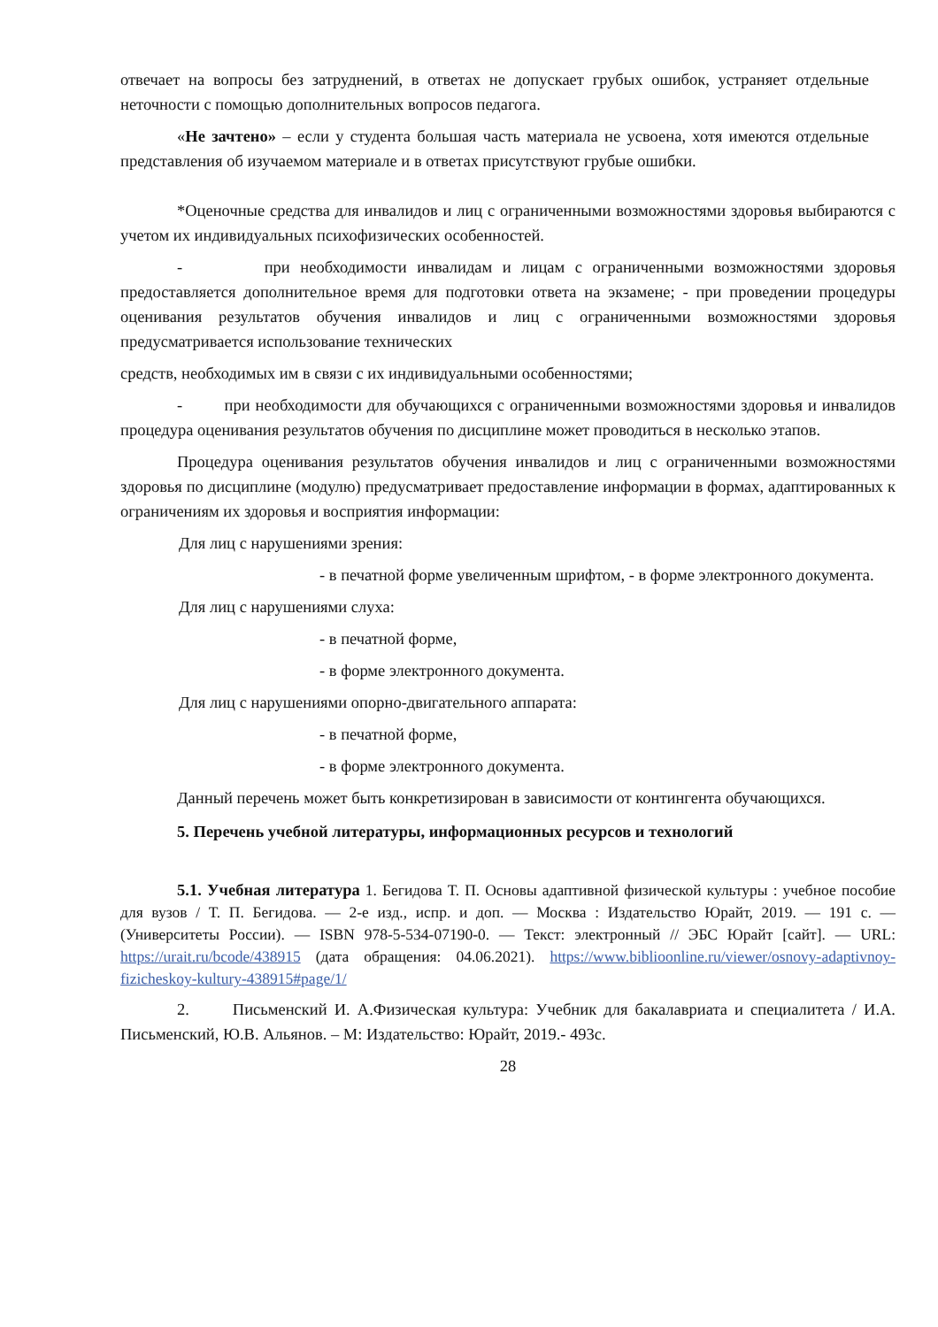отвечает на вопросы без затруднений, в ответах не допускает грубых ошибок, устраняет отдельные неточности с помощью дополнительных вопросов педагога.
«Не зачтено» – если у студента большая часть материала не усвоена, хотя имеются отдельные представления об изучаемом материале и в ответах присутствуют грубые ошибки.
*Оценочные средства для инвалидов и лиц с ограниченными возможностями здоровья выбираются с учетом их индивидуальных психофизических особенностей.
- при необходимости инвалидам и лицам с ограниченными возможностями здоровья предоставляется дополнительное время для подготовки ответа на экзамене; - при проведении процедуры оценивания результатов обучения инвалидов и лиц с ограниченными возможностями здоровья предусматривается использование технических
средств, необходимых им в связи с их индивидуальными особенностями;
- при необходимости для обучающихся с ограниченными возможностями здоровья и инвалидов процедура оценивания результатов обучения по дисциплине может проводиться в несколько этапов.
Процедура оценивания результатов обучения инвалидов и лиц с ограниченными возможностями здоровья по дисциплине (модулю) предусматривает предоставление информации в формах, адаптированных к ограничениям их здоровья и восприятия информации:
Для лиц с нарушениями зрения:
- в печатной форме увеличенным шрифтом, - в форме электронного документа.
Для лиц с нарушениями слуха:
- в печатной форме,
- в форме электронного документа.
Для лиц с нарушениями опорно-двигательного аппарата:
- в печатной форме,
- в форме электронного документа.
Данный перечень может быть конкретизирован в зависимости от контингента обучающихся.
5. Перечень учебной литературы, информационных ресурсов и технологий
5.1. Учебная литература 1. Бегидова Т. П. Основы адаптивной физической культуры : учебное пособие для вузов / Т. П. Бегидова. — 2-е изд., испр. и доп. — Москва : Издательство Юрайт, 2019. — 191 с. — (Университеты России). — ISBN 978-5-534-07190-0. — Текст: электронный // ЭБС Юрайт [сайт]. — URL: https://urait.ru/bcode/438915 (дата обращения: 04.06.2021). https://www.biblioonline.ru/viewer/osnovy-adaptivnoy-fizicheskoy-kultury-438915#page/1/
2. Письменский И. А.Физическая культура: Учебник для бакалавриата и специалитета / И.А. Письменский, Ю.В. Альянов. – М: Издательство: Юрайт, 2019.- 493с.
28